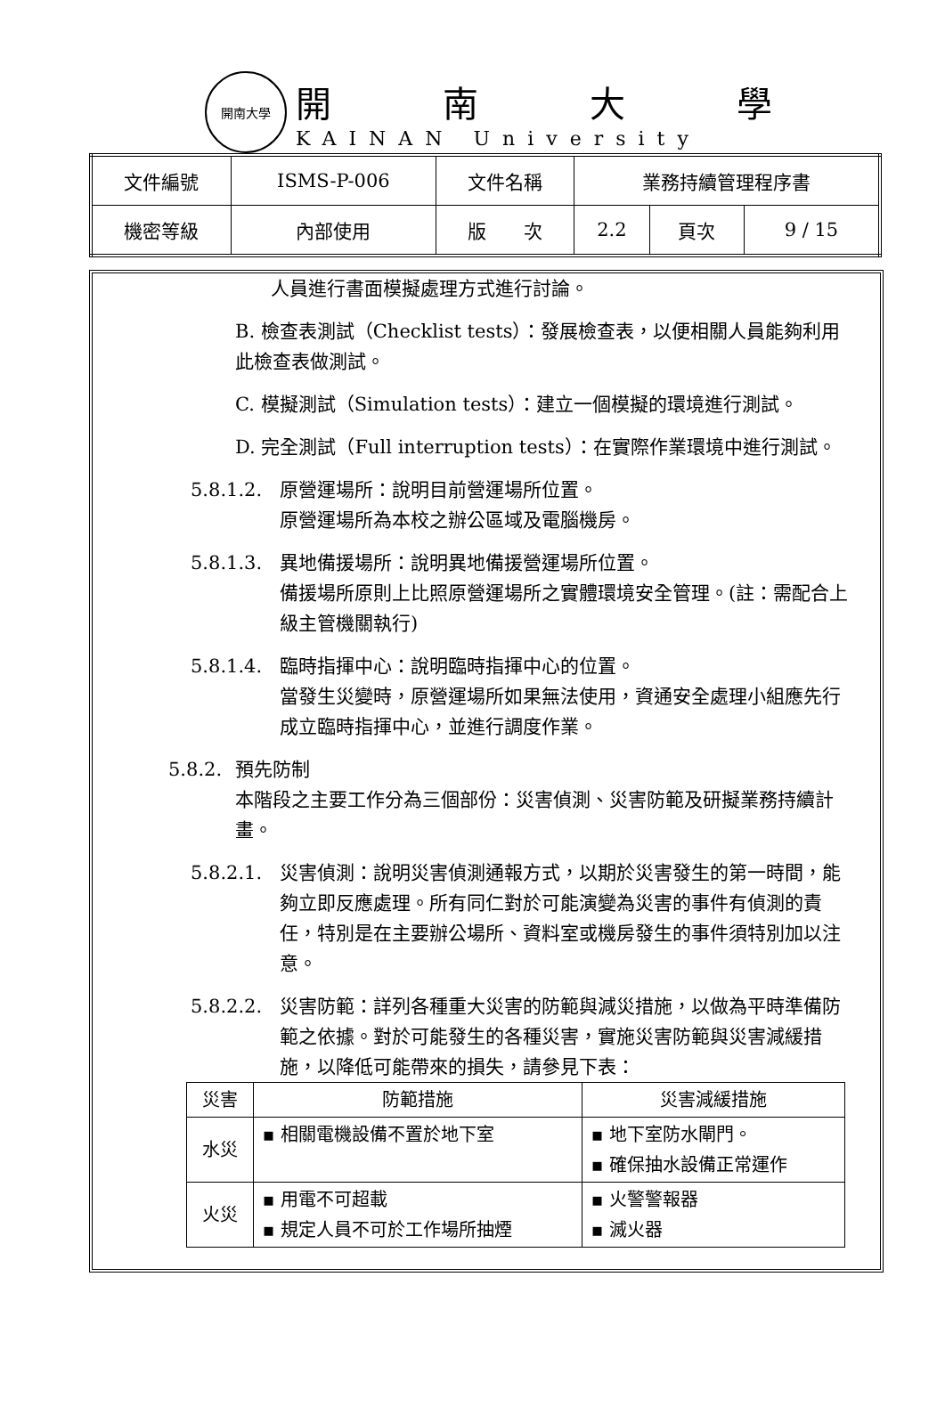開南大學
開南大學
KAINAN University
| 文件編號 | ISMS-P-006 | 文件名稱 | 業務持續管理程序書 | | |
| 機密等級 | 內部使用 | 版 次 | 2.2 | 頁次 | 9 / 15 |
人員進行書面模擬處理方式進行討論。
B. 檢查表測試（Checklist tests）：發展檢查表，以便相關人員能夠利用此檢查表做測試。
C. 模擬測試（Simulation tests）：建立一個模擬的環境進行測試。
D. 完全測試（Full interruption tests）：在實際作業環境中進行測試。
5.8.1.2.
原營運場所：說明目前營運場所位置。
原營運場所為本校之辦公區域及電腦機房。
5.8.1.3.
異地備援場所：說明異地備援營運場所位置。
備援場所原則上比照原營運場所之實體環境安全管理。(註：需配合上級主管機關執行)
5.8.1.4.
臨時指揮中心：說明臨時指揮中心的位置。
當發生災變時，原營運場所如果無法使用，資通安全處理小組應先行成立臨時指揮中心，並進行調度作業。
5.8.2.
預先防制
本階段之主要工作分為三個部份：災害偵測、災害防範及研擬業務持續計畫。
5.8.2.1.
災害偵測：說明災害偵測通報方式，以期於災害發生的第一時間，能夠立即反應處理。所有同仁對於可能演變為災害的事件有偵測的責任，特別是在主要辦公場所、資料室或機房發生的事件須特別加以注意。
5.8.2.2.
災害防範：詳列各種重大災害的防範與減災措施，以做為平時準備防範之依據。對於可能發生的各種災害，實施災害防範與災害減緩措施，以降低可能帶來的損失，請參見下表：
| 災害 | 防範措施 | 災害減緩措施 |
| --- | --- | --- |
| 水災 | ▪ 相關電機設備不置於地下室 | ▪ 地下室防水閘門。 ▪ 確保抽水設備正常運作 |
| 火災 | ▪ 用電不可超載 ▪ 規定人員不可於工作場所抽煙 | ▪ 火警警報器 ▪ 滅火器 |